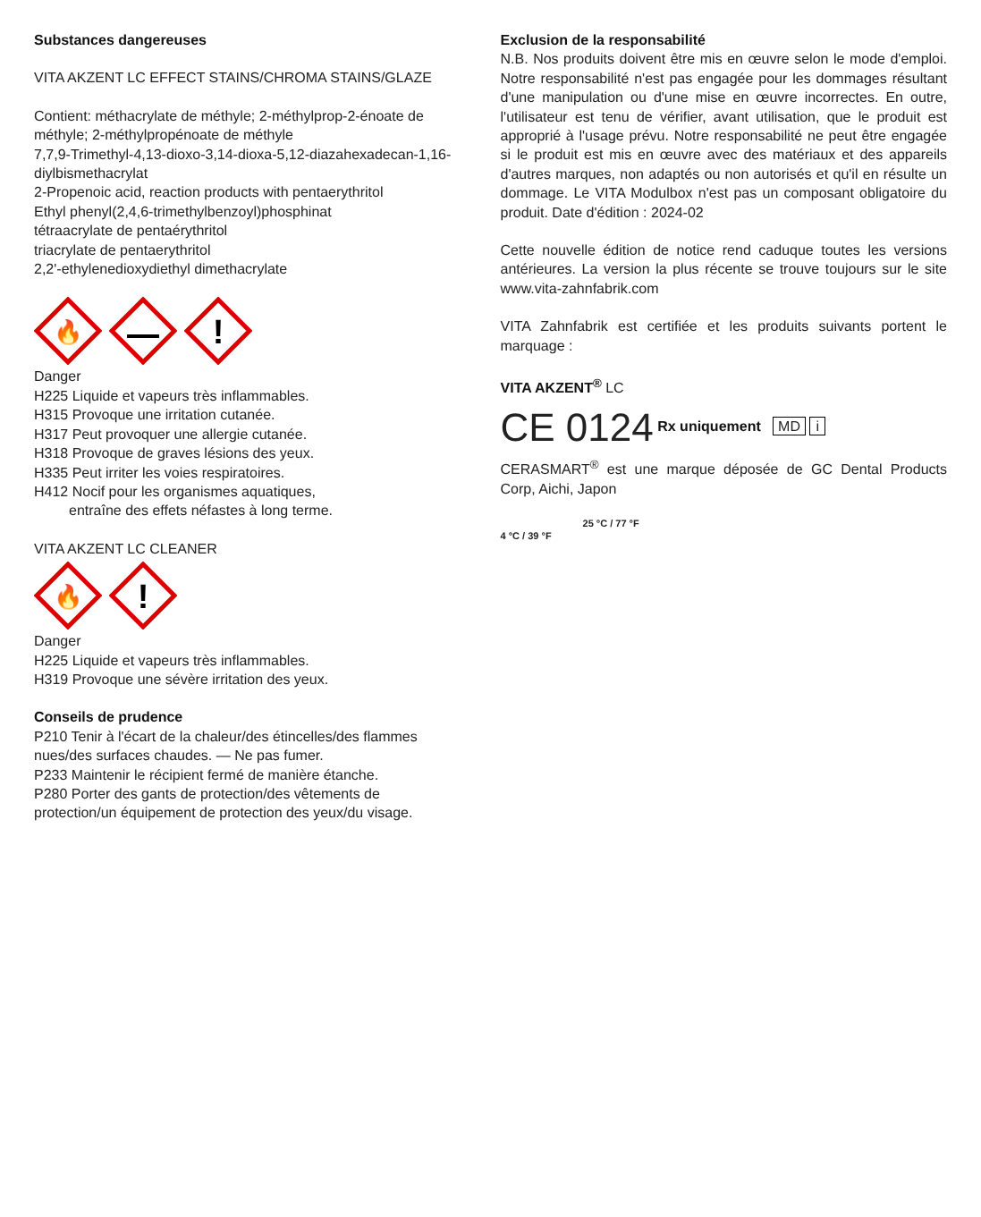Substances dangereuses
VITA AKZENT LC EFFECT STAINS/CHROMA STAINS/GLAZE
Contient: méthacrylate de méthyle; 2-méthylprop-2-énoate de méthyle; 2-méthylpropénoate de méthyle
7,7,9-Trimethyl-4,13-dioxo-3,14-dioxa-5,12-diazahexadecan-1,16-diylbismethacrylat
2-Propenoic acid, reaction products with pentaerythritol
Ethyl phenyl(2,4,6-trimethylbenzoyl)phosphinat
tétraacrylate de pentaérythritol
triacrylate de pentaerythritol
2,2'-ethylenedioxydiethyl dimethacrylate
🔥
!
Danger
H225 Liquide et vapeurs très inflammables.
H315 Provoque une irritation cutanée.
H317 Peut provoquer une allergie cutanée.
H318 Provoque de graves lésions des yeux.
H335 Peut irriter les voies respiratoires.
H412 Nocif pour les organismes aquatiques,
entraîne des effets néfastes à long terme.
VITA AKZENT LC CLEANER
🔥
!
Danger
H225 Liquide et vapeurs très inflammables.
H319 Provoque une sévère irritation des yeux.
Conseils de prudence
P210 Tenir à l'écart de la chaleur/des étincelles/des flammes nues/des surfaces chaudes. — Ne pas fumer.
P233 Maintenir le récipient fermé de manière étanche.
P280 Porter des gants de protection/des vêtements de protection/un équipement de protection des yeux/du visage.
Exclusion de la responsabilité
N.B. Nos produits doivent être mis en œuvre selon le mode d'emploi. Notre responsabilité n'est pas engagée pour les dommages résultant d'une manipulation ou d'une mise en œuvre incorrectes. En outre, l'utilisateur est tenu de vérifier, avant utilisation, que le produit est approprié à l'usage prévu. Notre responsabilité ne peut être engagée si le produit est mis en œuvre avec des matériaux et des appareils d'autres marques, non adaptés ou non autorisés et qu'il en résulte un dommage. Le VITA Modulbox n'est pas un composant obligatoire du produit. Date d'édition : 2024-02
Cette nouvelle édition de notice rend caduque toutes les versions antérieures. La version la plus récente se trouve toujours sur le site www.vita-zahnfabrik.com
VITA Zahnfabrik est certifiée et les produits suivants portent le marquage :
VITA AKZENT<sup>®</sup> LC
CE 0124 Rx uniquement MD i
CERASMART<sup>®</sup> est une marque déposée de GC Dental Products Corp, Aichi, Japon
25 °C / 77 °F
4 °C / 39 °F